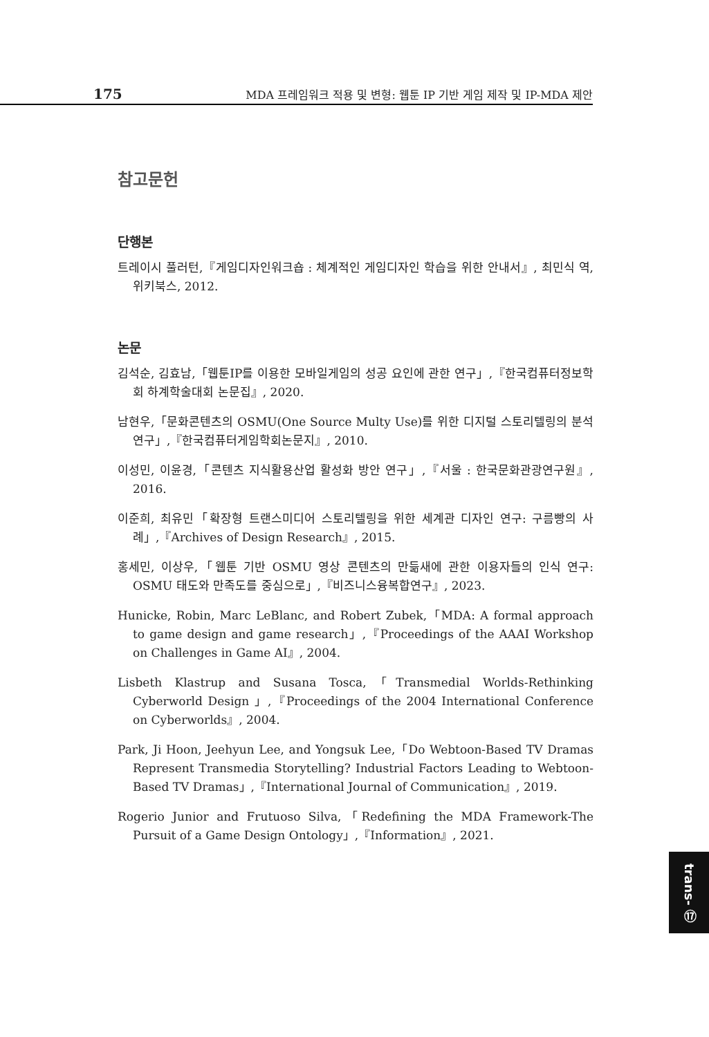175 MDA 프레임워크 적용 및 변형: 웹툰 IP 기반 게임 제작 및 IP-MDA 제안
참고문헌
단행본
트레이시 풀러턴,『게임디자인워크숍 : 체계적인 게임디자인 학습을 위한 안내서』, 최민식 역, 위키북스, 2012.
논문
김석순, 김효남,「웹툰IP를 이용한 모바일게임의 성공 요인에 관한 연구」,『한국컴퓨터정보학회 하계학술대회 논문집』, 2020.
남현우,「문화콘텐츠의 OSMU(One Source Multy Use)를 위한 디지털 스토리텔링의 분석 연구」,『한국컴퓨터게임학회논문지』, 2010.
이성민, 이윤경,「콘텐츠 지식활용산업 활성화 방안 연구」,『서울 : 한국문화관광연구원』, 2016.
이준희, 최유민「확장형 트랜스미디어 스토리텔링을 위한 세계관 디자인 연구: 구름빵의 사례」,『Archives of Design Research』, 2015.
홍세민, 이상우,「웹툰 기반 OSMU 영상 콘텐츠의 만듦새에 관한 이용자들의 인식 연구: OSMU 태도와 만족도를 중심으로」,『비즈니스융복합연구』, 2023.
Hunicke, Robin, Marc LeBlanc, and Robert Zubek,「MDA: A formal approach to game design and game research」,『Proceedings of the AAAI Workshop on Challenges in Game AI』, 2004.
Lisbeth Klastrup and Susana Tosca,「Transmedial Worlds-Rethinking Cyberworld Design 」,『Proceedings of the 2004 International Conference on Cyberworlds』, 2004.
Park, Ji Hoon, Jeehyun Lee, and Yongsuk Lee,「Do Webtoon-Based TV Dramas Represent Transmedia Storytelling? Industrial Factors Leading to Webtoon-Based TV Dramas」,『International Journal of Communication』, 2019.
Rogerio Junior and Frutuoso Silva,「Redefining the MDA Framework-The Pursuit of a Game Design Ontology」,『Information』, 2021.
trans- ⑰